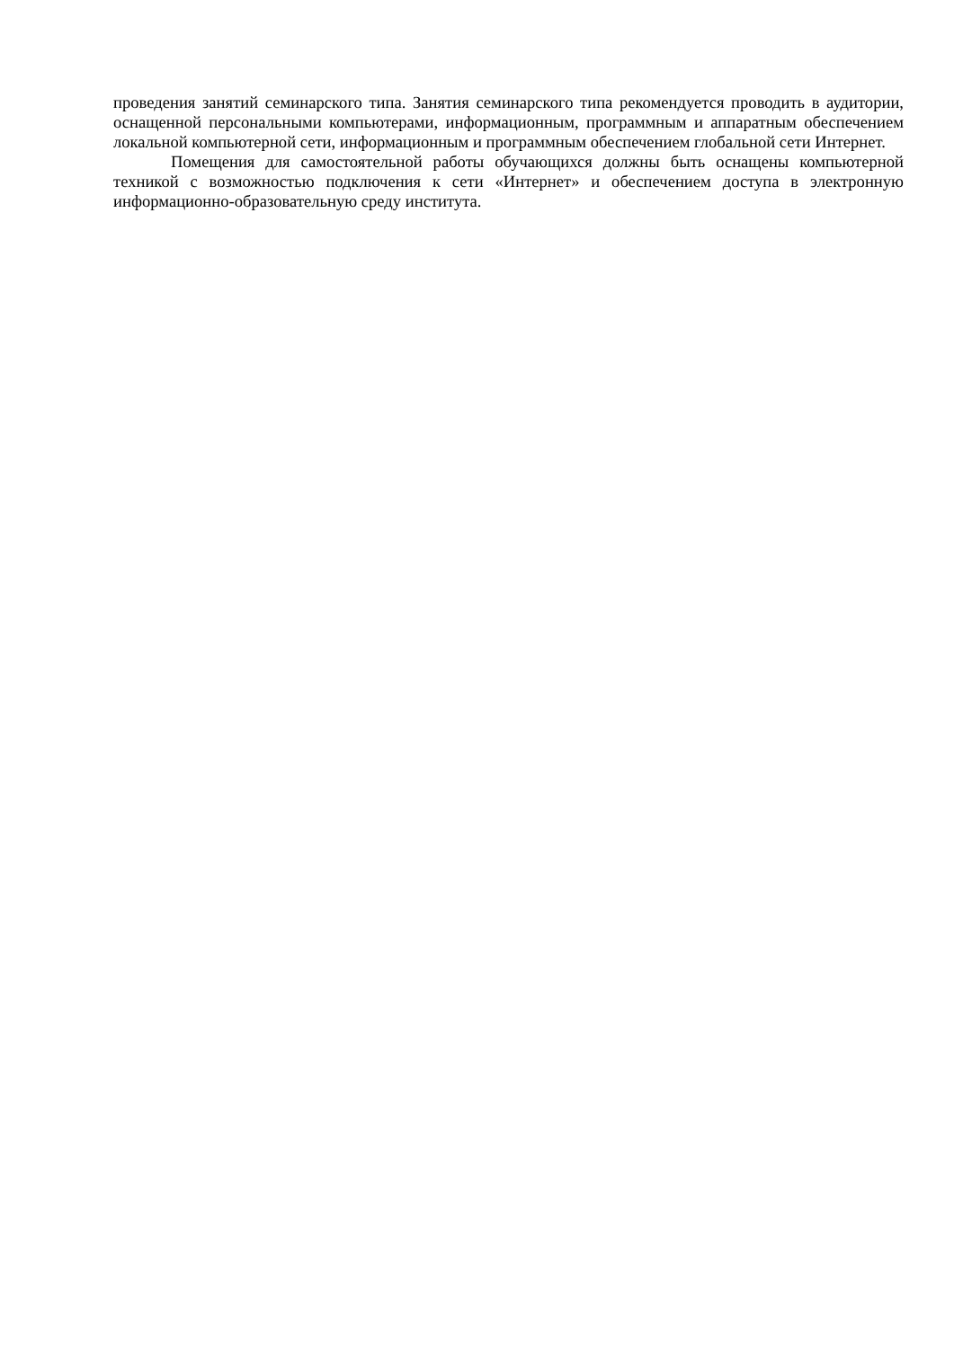проведения занятий семинарского типа. Занятия семинарского типа рекомендуется проводить в аудитории, оснащенной персональными компьютерами, информационным, программным и аппаратным обеспечением локальной компьютерной сети, информационным и программным обеспечением глобальной сети Интернет.
Помещения для самостоятельной работы обучающихся должны быть оснащены компьютерной техникой с возможностью подключения к сети «Интернет» и обеспечением доступа в электронную информационно-образовательную среду института.